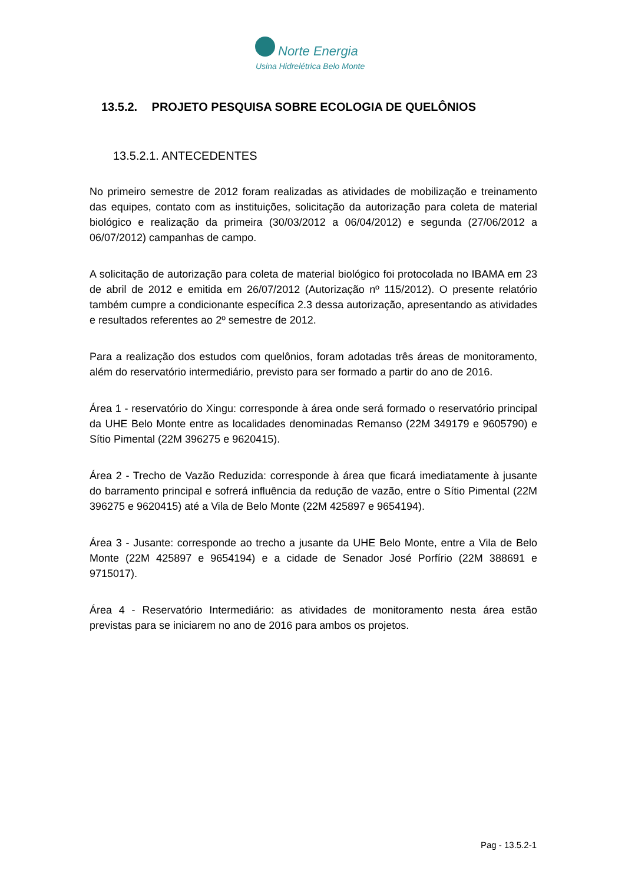Norte Energia
Usina Hidrelétrica Belo Monte
13.5.2. PROJETO PESQUISA SOBRE ECOLOGIA DE QUELÔNIOS
13.5.2.1. ANTECEDENTES
No primeiro semestre de 2012 foram realizadas as atividades de mobilização e treinamento das equipes, contato com as instituições, solicitação da autorização para coleta de material biológico e realização da primeira (30/03/2012 a 06/04/2012) e segunda (27/06/2012 a 06/07/2012) campanhas de campo.
A solicitação de autorização para coleta de material biológico foi protocolada no IBAMA em 23 de abril de 2012 e emitida em 26/07/2012 (Autorização nº 115/2012). O presente relatório também cumpre a condicionante específica 2.3 dessa autorização, apresentando as atividades e resultados referentes ao 2º semestre de 2012.
Para a realização dos estudos com quelônios, foram adotadas três áreas de monitoramento, além do reservatório intermediário, previsto para ser formado a partir do ano de 2016.
Área 1 - reservatório do Xingu: corresponde à área onde será formado o reservatório principal da UHE Belo Monte entre as localidades denominadas Remanso (22M 349179 e 9605790) e Sítio Pimental (22M 396275 e 9620415).
Área 2 - Trecho de Vazão Reduzida: corresponde à área que ficará imediatamente à jusante do barramento principal e sofrerá influência da redução de vazão, entre o Sítio Pimental (22M 396275 e 9620415) até a Vila de Belo Monte (22M 425897 e 9654194).
Área 3 - Jusante: corresponde ao trecho a jusante da UHE Belo Monte, entre a Vila de Belo Monte (22M 425897 e 9654194) e a cidade de Senador José Porfírio (22M 388691 e 9715017).
Área 4 - Reservatório Intermediário: as atividades de monitoramento nesta área estão previstas para se iniciarem no ano de 2016 para ambos os projetos.
Pag - 13.5.2-1